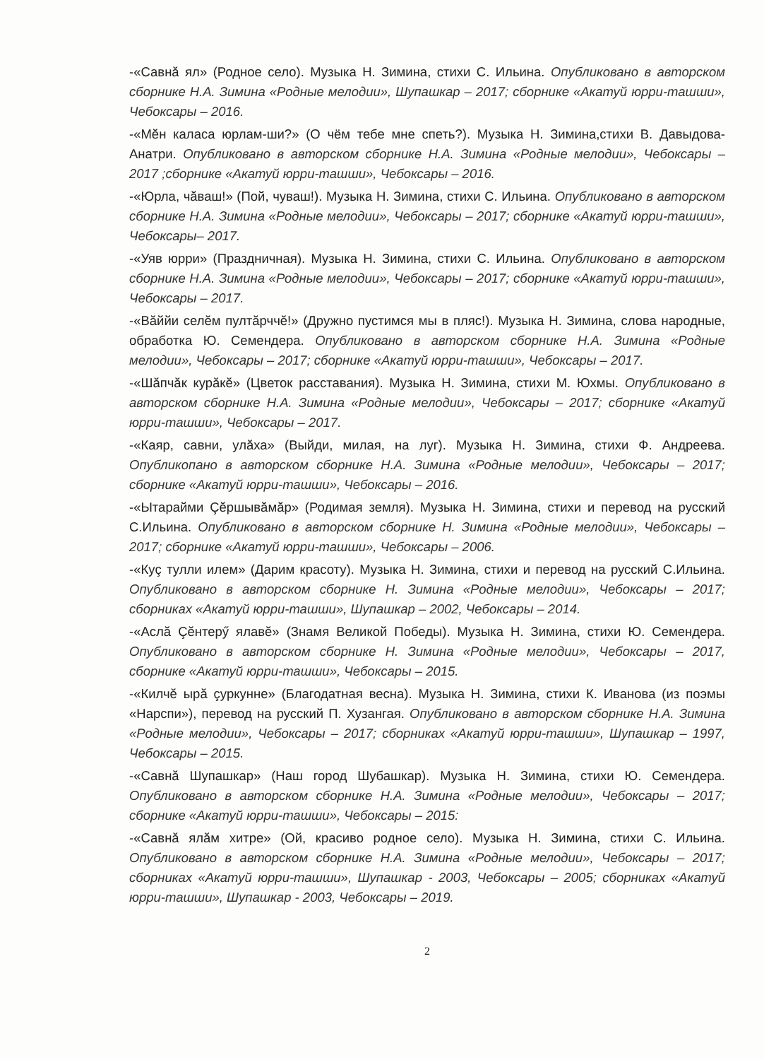-«Савнă ял» (Родное село). Музыка Н. Зимина, стихи С. Ильина. Опубликовано в авторском сборнике Н.А. Зимина «Родные мелодии», Шупашкар – 2017; сборнике «Акатуй юрри-ташши», Чебоксары – 2016.
-«Мĕн каласа юрлам-ши?» (О чём тебе мне спеть?). Музыка Н. Зимина,стихи В. Давыдова-Анатри. Опубликовано в авторском сборнике Н.А. Зимина «Родные мелодии», Чебоксары – 2017 ;сборнике «Акатуй юрри-ташши», Чебоксары – 2016.
-«Юрла, чăваш!» (Пой, чуваш!). Музыка Н. Зимина, стихи С. Ильина. Опубликовано в авторском сборнике Н.А. Зимина «Родные мелодии», Чебоксары – 2017; сборнике «Акатуй юрри-ташши», Чебоксары– 2017.
-«Уяв юрри» (Праздничная). Музыка Н. Зимина, стихи С. Ильина. Опубликовано в авторском сборнике Н.А. Зимина «Родные мелодии», Чебоксары – 2017; сборнике «Акатуй юрри-ташши», Чебоксары – 2017.
-«Вăййи селĕм пултăрччĕ!» (Дружно пустимся мы в пляс!). Музыка Н. Зимина, слова народные, обработка Ю. Семендера. Опубликовано в авторском сборнике Н.А. Зимина «Родные мелодии», Чебоксары – 2017; сборнике «Акатуй юрри-ташши», Чебоксары – 2017.
-«Шăпчăк курăкĕ» (Цветок расставания). Музыка Н. Зимина, стихи М. Юхмы. Опубликовано в авторском сборнике Н.А. Зимина «Родные мелодии», Чебоксары – 2017; сборнике «Акатуй юрри-ташши», Чебоксары – 2017.
-«Каяр, савни, улăха» (Выйди, милая, на луг). Музыка Н. Зимина, стихи Ф. Андреева. Опубликопано в авторском сборнике Н.А. Зимина «Родные мелодии», Чебоксары – 2017; сборнике «Акатуй юрри-ташши», Чебоксары – 2016.
-«Ытарайми Çĕршывăмăр» (Родимая земля). Музыка Н. Зимина, стихи и перевод на русский С.Ильина. Опубликовано в авторском сборнике Н. Зимина «Родные мелодии», Чебоксары – 2017; сборнике «Акатуй юрри-ташши», Чебоксары – 2006.
-«Куç тулли илем» (Дарим красоту). Музыка Н. Зимина, стихи и перевод на русский С.Ильина. Опубликовано в авторском сборнике Н. Зимина «Родные мелодии», Чебоксары – 2017; сборниках «Акатуй юрри-ташши», Шупашкар – 2002, Чебоксары – 2014.
-«Аслă Çĕнтерӳ ялавĕ» (Знамя Великой Победы). Музыка Н. Зимина, стихи Ю. Семендера. Опубликовано в авторском сборнике Н. Зимина «Родные мелодии», Чебоксары – 2017, сборнике «Акатуй юрри-ташши», Чебоксары – 2015.
-«Килчĕ ырă çуркунне» (Благодатная весна). Музыка Н. Зимина, стихи К. Иванова (из поэмы «Нарспи»), перевод на русский П. Хузангая. Опубликовано в авторском сборнике Н.А. Зимина «Родные мелодии», Чебоксары – 2017; сборниках «Акатуй юрри-ташши», Шупашкар – 1997, Чебоксары – 2015.
-«Савнă Шупашкар» (Наш город Шубашкар). Музыка Н. Зимина, стихи Ю. Семендера. Опубликовано в авторском сборнике Н.А. Зимина «Родные мелодии», Чебоксары – 2017; сборнике «Акатуй юрри-ташши», Чебоксары – 2015:
-«Савнă ялăм хитре» (Ой, красиво родное село). Музыка Н. Зимина, стихи С. Ильина. Опубликовано в авторском сборнике Н.А. Зимина «Родные мелодии», Чебоксары – 2017; сборниках «Акатуй юрри-ташши», Шупашкар - 2003, Чебоксары – 2005; сборниках «Акатуй юрри-ташши», Шупашкар - 2003, Чебоксары – 2019.
2